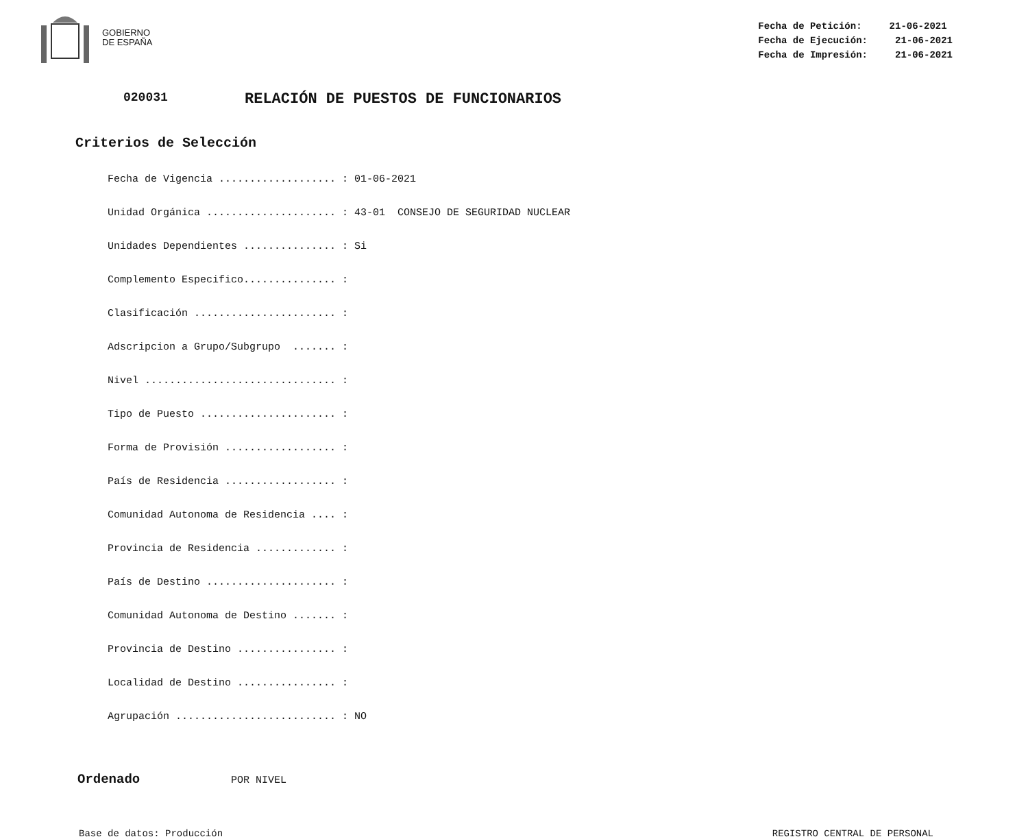GOBIERNO
DE ESPAÑA
Fecha de Petición: 21-06-2021
Fecha de Ejecución: 21-06-2021
Fecha de Impresión: 21-06-2021
020031 RELACIÓN DE PUESTOS DE FUNCIONARIOS
Criterios de Selección
Fecha de Vigencia ................... : 01-06-2021
Unidad Orgánica ..................... : 43-01 CONSEJO DE SEGURIDAD NUCLEAR
Unidades Dependientes ............... : Si
Complemento Especifico............... :
Clasificación ....................... :
Adscripcion a Grupo/Subgrupo ....... :
Nivel ............................... :
Tipo de Puesto ...................... :
Forma de Provisión .................. :
País de Residencia .................. :
Comunidad Autonoma de Residencia .... :
Provincia de Residencia ............. :
País de Destino ..................... :
Comunidad Autonoma de Destino ....... :
Provincia de Destino ................ :
Localidad de Destino ................ :
Agrupación .......................... : NO
Ordenado POR NIVEL
Base de datos: Producción REGISTRO CENTRAL DE PERSONAL